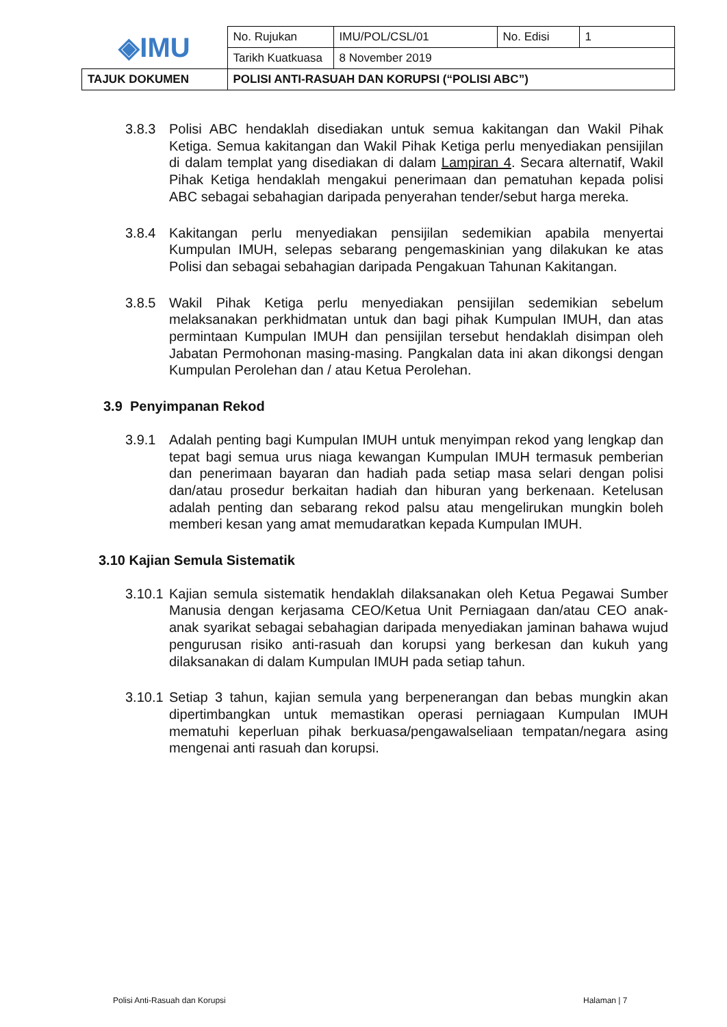| ◈IMU | No. Rujukan | IMU/POL/CSL/01 | No. Edisi | 1 |
| | Tarikh Kuatkuasa | 8 November 2019 | | |
| TAJUK DOKUMEN | POLISI ANTI-RASUAH DAN KORUPSI (“POLISI ABC”) | | | |
3.8.3 Polisi ABC hendaklah disediakan untuk semua kakitangan dan Wakil Pihak Ketiga. Semua kakitangan dan Wakil Pihak Ketiga perlu menyediakan pensijilan di dalam templat yang disediakan di dalam Lampiran 4. Secara alternatif, Wakil Pihak Ketiga hendaklah mengakui penerimaan dan pematuhan kepada polisi ABC sebagai sebahagian daripada penyerahan tender/sebut harga mereka.
3.8.4 Kakitangan perlu menyediakan pensijilan sedemikian apabila menyertai Kumpulan IMUH, selepas sebarang pengemaskinian yang dilakukan ke atas Polisi dan sebagai sebahagian daripada Pengakuan Tahunan Kakitangan.
3.8.5 Wakil Pihak Ketiga perlu menyediakan pensijilan sedemikian sebelum melaksanakan perkhidmatan untuk dan bagi pihak Kumpulan IMUH, dan atas permintaan Kumpulan IMUH dan pensijilan tersebut hendaklah disimpan oleh Jabatan Permohonan masing-masing. Pangkalan data ini akan dikongsi dengan Kumpulan Perolehan dan / atau Ketua Perolehan.
3.9 Penyimpanan Rekod
3.9.1 Adalah penting bagi Kumpulan IMUH untuk menyimpan rekod yang lengkap dan tepat bagi semua urus niaga kewangan Kumpulan IMUH termasuk pemberian dan penerimaan bayaran dan hadiah pada setiap masa selari dengan polisi dan/atau prosedur berkaitan hadiah dan hiburan yang berkenaan. Ketelusan adalah penting dan sebarang rekod palsu atau mengelirukan mungkin boleh memberi kesan yang amat memudaratkan kepada Kumpulan IMUH.
3.10 Kajian Semula Sistematik
3.10.1 Kajian semula sistematik hendaklah dilaksanakan oleh Ketua Pegawai Sumber Manusia dengan kerjasama CEO/Ketua Unit Perniagaan dan/atau CEO anak-anak syarikat sebagai sebahagian daripada menyediakan jaminan bahawa wujud pengurusan risiko anti-rasuah dan korupsi yang berkesan dan kukuh yang dilaksanakan di dalam Kumpulan IMUH pada setiap tahun.
3.10.1 Setiap 3 tahun, kajian semula yang berpenerangan dan bebas mungkin akan dipertimbangkan untuk memastikan operasi perniagaan Kumpulan IMUH mematuhi keperluan pihak berkuasa/pengawalseliaan tempatan/negara asing mengenai anti rasuah dan korupsi.
Polisi Anti-Rasuah dan Korupsi Halaman | 7